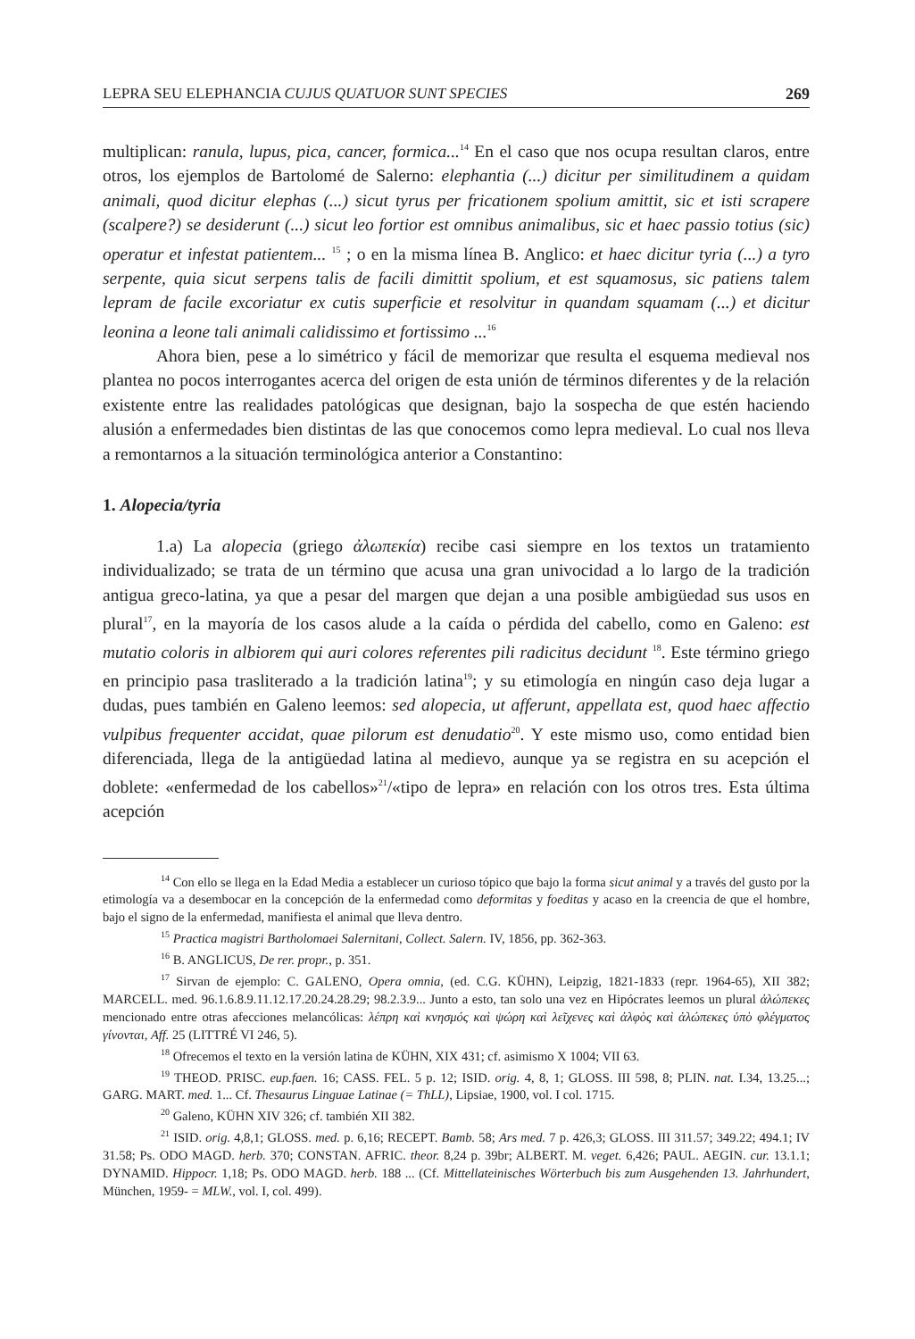LEPRA SEU ELEPHANCIA CUJUS QUATUOR SUNT SPECIES 269
multiplican: ranula, lupus, pica, cancer, formica...<sup>14</sup> En el caso que nos ocupa resultan claros, entre otros, los ejemplos de Bartolomé de Salerno: elephantia (...) dicitur per similitudinem a quidam animali, quod dicitur elephas (...) sicut tyrus per fricationem spolium amittit, sic et isti scrapere (scalpere?) se desiderunt (...) sicut leo fortior est omnibus animalibus, sic et haec passio totius (sic) operatur et infestat patientem... <sup>15</sup> ; o en la misma línea B. Anglico: et haec dicitur tyria (...) a tyro serpente, quia sicut serpens talis de facili dimittit spolium, et est squamosus, sic patiens talem lepram de facile excoriatur ex cutis superficie et resolvitur in quandam squamam (...) et dicitur leonina a leone tali animali calidissimo et fortissimo ...<sup>16</sup>
Ahora bien, pese a lo simétrico y fácil de memorizar que resulta el esquema medieval nos plantea no pocos interrogantes acerca del origen de esta unión de términos diferentes y de la relación existente entre las realidades patológicas que designan, bajo la sospecha de que estén haciendo alusión a enfermedades bien distintas de las que conocemos como lepra medieval. Lo cual nos lleva a remontarnos a la situación terminológica anterior a Constantino:
1. Alopecia/tyria
1.a) La alopecia (griego ἀλωπεκία) recibe casi siempre en los textos un tratamiento individualizado; se trata de un término que acusa una gran univocidad a lo largo de la tradición antigua greco-latina, ya que a pesar del margen que dejan a una posible ambigüedad sus usos en plural<sup>17</sup>, en la mayoría de los casos alude a la caída o pérdida del cabello, como en Galeno: est mutatio coloris in albiorem qui auri colores referentes pili radicitus decidunt <sup>18</sup>. Este término griego en principio pasa trasliterado a la tradición latina<sup>19</sup>; y su etimología en ningún caso deja lugar a dudas, pues también en Galeno leemos: sed alopecia, ut afferunt, appellata est, quod haec affectio vulpibus frequenter accidat, quae pilorum est denudatio<sup>20</sup>. Y este mismo uso, como entidad bien diferenciada, llega de la antigüedad latina al medievo, aunque ya se registra en su acepción el doblete: «enfermedad de los cabellos»<sup>21</sup>/«tipo de lepra» en relación con los otros tres. Esta última acepción
<sup>14</sup> Con ello se llega en la Edad Media a establecer un curioso tópico que bajo la forma sicut animal y a través del gusto por la etimología va a desembocar en la concepción de la enfermedad como deformitas y foeditas y acaso en la creencia de que el hombre, bajo el signo de la enfermedad, manifiesta el animal que lleva dentro.
<sup>15</sup> Practica magistri Bartholomaei Salernitani, Collect. Salern. IV, 1856, pp. 362-363.
<sup>16</sup> B. ANGLICUS, De rer. propr., p. 351.
<sup>17</sup> Sirvan de ejemplo: C. GALENO, Opera omnia, (ed. C.G. KÜHN), Leipzig, 1821-1833 (repr. 1964-65), XII 382; MARCELL. med. 96.1.6.8.9.11.12.17.20.24.28.29; 98.2.3.9... Junto a esto, tan solo una vez en Hipócrates leemos un plural ἀλώπεκες mencionado entre otras afecciones melancólicas: λέπρη καὶ κνησμός καὶ ψώρη καὶ λεῖχενες καὶ ἀλφὸς καὶ ἀλώπεκες ὑπὸ φλέγματος γίνονται, Aff. 25 (LITTRÉ VI 246, 5).
<sup>18</sup> Ofrecemos el texto en la versión latina de KÜHN, XIX 431; cf. asimismo X 1004; VII 63.
<sup>19</sup> THEOD. PRISC. eup.faen. 16; CASS. FEL. 5 p. 12; ISID. orig. 4, 8, 1; GLOSS. III 598, 8; PLIN. nat. I.34, 13.25...; GARG. MART. med. 1... Cf. Thesaurus Linguae Latinae (= ThLL), Lipsiae, 1900, vol. I col. 1715.
<sup>20</sup> Galeno, KÜHN XIV 326; cf. también XII 382.
<sup>21</sup> ISID. orig. 4,8,1; GLOSS. med. p. 6,16; RECEPT. Bamb. 58; Ars med. 7 p. 426,3; GLOSS. III 311.57; 349.22; 494.1; IV 31.58; Ps. ODO MAGD. herb. 370; CONSTAN. AFRIC. theor. 8,24 p. 39br; ALBERT. M. veget. 6,426; PAUL. AEGIN. cur. 13.1.1; DYNAMID. Hippocr. 1,18; Ps. ODO MAGD. herb. 188 ... (Cf. Mittellateinisches Wörterbuch bis zum Ausgehenden 13. Jahrhundert, München, 1959- = MLW., vol. I, col. 499).